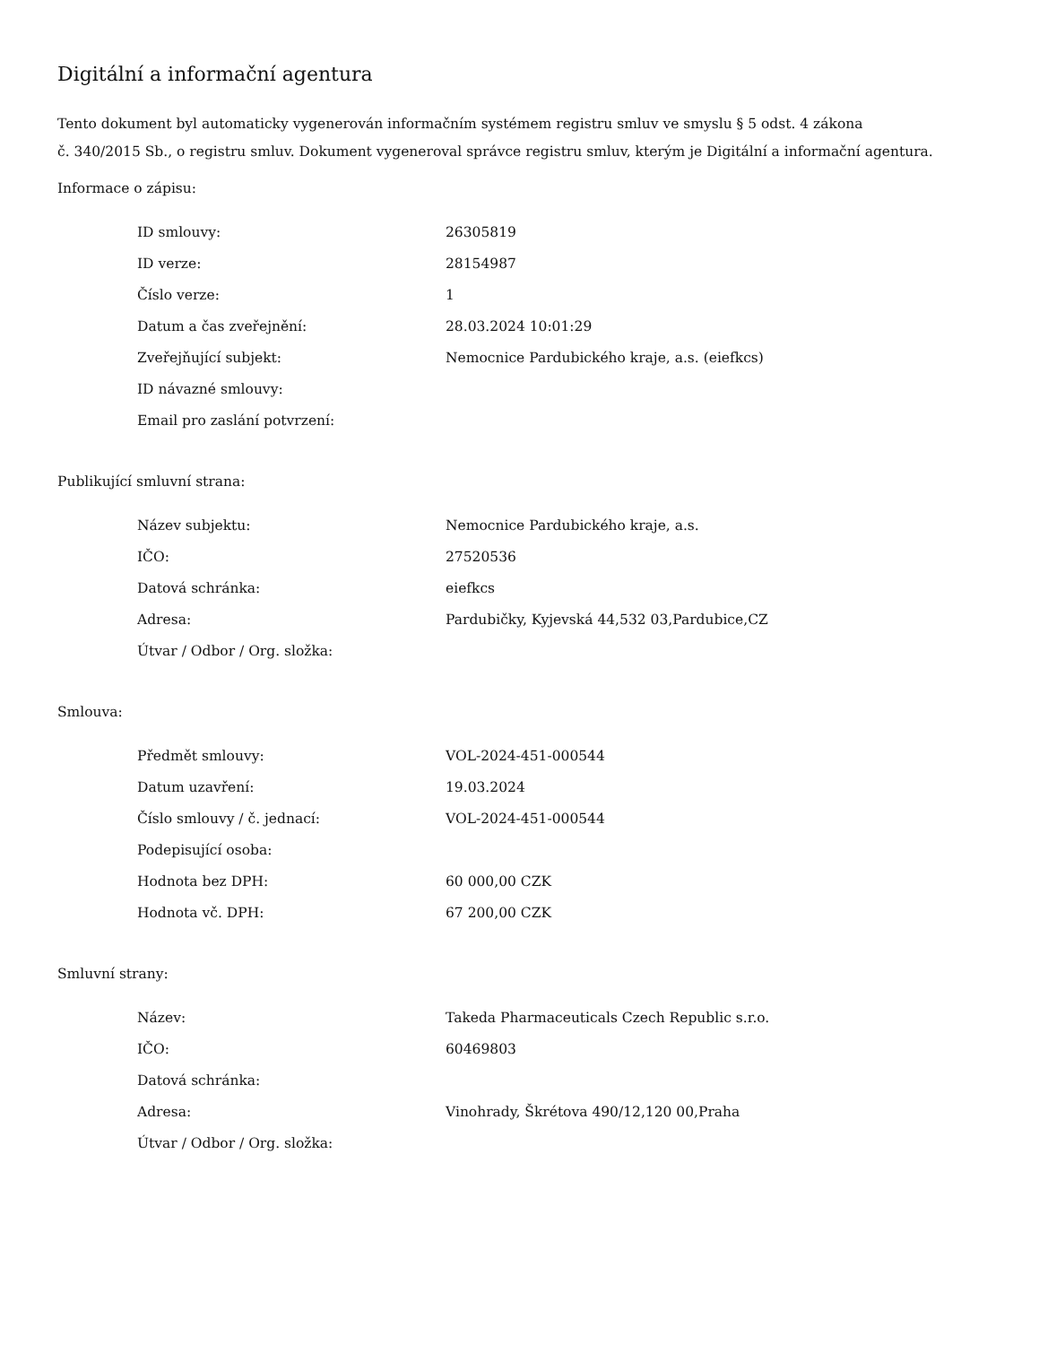Digitální a informační agentura
Tento dokument byl automaticky vygenerován informačním systémem registru smluv ve smyslu § 5 odst. 4 zákona
č. 340/2015 Sb., o registru smluv. Dokument vygeneroval správce registru smluv, kterým je Digitální a informační agentura.
Informace o zápisu:
| ID smlouvy: | 26305819 |
| ID verze: | 28154987 |
| Číslo verze: | 1 |
| Datum a čas zveřejnění: | 28.03.2024 10:01:29 |
| Zveřejňující subjekt: | Nemocnice Pardubického kraje, a.s. (eiefkcs) |
| ID návazné smlouvy: | |
| Email pro zaslání potvrzení: | |
Publikující smluvní strana:
| Název subjektu: | Nemocnice Pardubického kraje, a.s. |
| IČO: | 27520536 |
| Datová schránka: | eiefkcs |
| Adresa: | Pardubičky, Kyjevská 44,532 03,Pardubice,CZ |
| Útvar / Odbor / Org. složka: | |
Smlouva:
| Předmět smlouvy: | VOL-2024-451-000544 |
| Datum uzavření: | 19.03.2024 |
| Číslo smlouvy / č. jednací: | VOL-2024-451-000544 |
| Podepisující osoba: | |
| Hodnota bez DPH: | 60 000,00 CZK |
| Hodnota vč. DPH: | 67 200,00 CZK |
Smluvní strany:
| Název: | Takeda Pharmaceuticals Czech Republic s.r.o. |
| IČO: | 60469803 |
| Datová schránka: | |
| Adresa: | Vinohrady, Škrétova 490/12,120 00,Praha |
| Útvar / Odbor / Org. složka: | |